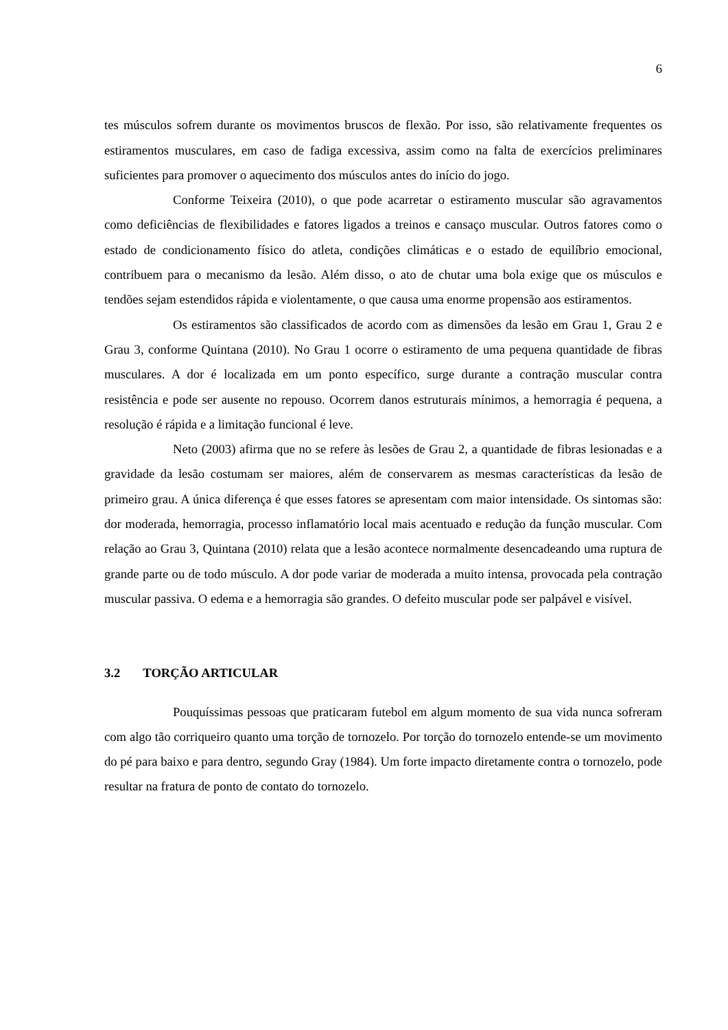6
tes músculos sofrem durante os movimentos bruscos de flexão. Por isso, são relativamente frequentes os estiramentos musculares, em caso de fadiga excessiva, assim como na falta de exercícios preliminares suficientes para promover o aquecimento dos músculos antes do início do jogo.
Conforme Teixeira (2010), o que pode acarretar o estiramento muscular são agravamentos como deficiências de flexibilidades e fatores ligados a treinos e cansaço muscular. Outros fatores como o estado de condicionamento físico do atleta, condições climáticas e o estado de equilíbrio emocional, contribuem para o mecanismo da lesão. Além disso, o ato de chutar uma bola exige que os músculos e tendões sejam estendidos rápida e violentamente, o que causa uma enorme propensão aos estiramentos.
Os estiramentos são classificados de acordo com as dimensões da lesão em Grau 1, Grau 2 e Grau 3, conforme Quintana (2010). No Grau 1 ocorre o estiramento de uma pequena quantidade de fibras musculares. A dor é localizada em um ponto específico, surge durante a contração muscular contra resistência e pode ser ausente no repouso. Ocorrem danos estruturais mínimos, a hemorragia é pequena, a resolução é rápida e a limitação funcional é leve.
Neto (2003) afirma que no se refere às lesões de Grau 2, a quantidade de fibras lesionadas e a gravidade da lesão costumam ser maiores, além de conservarem as mesmas características da lesão de primeiro grau. A única diferença é que esses fatores se apresentam com maior intensidade. Os sintomas são: dor moderada, hemorragia, processo inflamatório local mais acentuado e redução da função muscular. Com relação ao Grau 3, Quintana (2010) relata que a lesão acontece normalmente desencadeando uma ruptura de grande parte ou de todo músculo. A dor pode variar de moderada a muito intensa, provocada pela contração muscular passiva. O edema e a hemorragia são grandes. O defeito muscular pode ser palpável e visível.
3.2 TORÇÃO ARTICULAR
Pouquíssimas pessoas que praticaram futebol em algum momento de sua vida nunca sofreram com algo tão corriqueiro quanto uma torção de tornozelo. Por torção do tornozelo entende-se um movimento do pé para baixo e para dentro, segundo Gray (1984). Um forte impacto diretamente contra o tornozelo, pode resultar na fratura de ponto de contato do tornozelo.